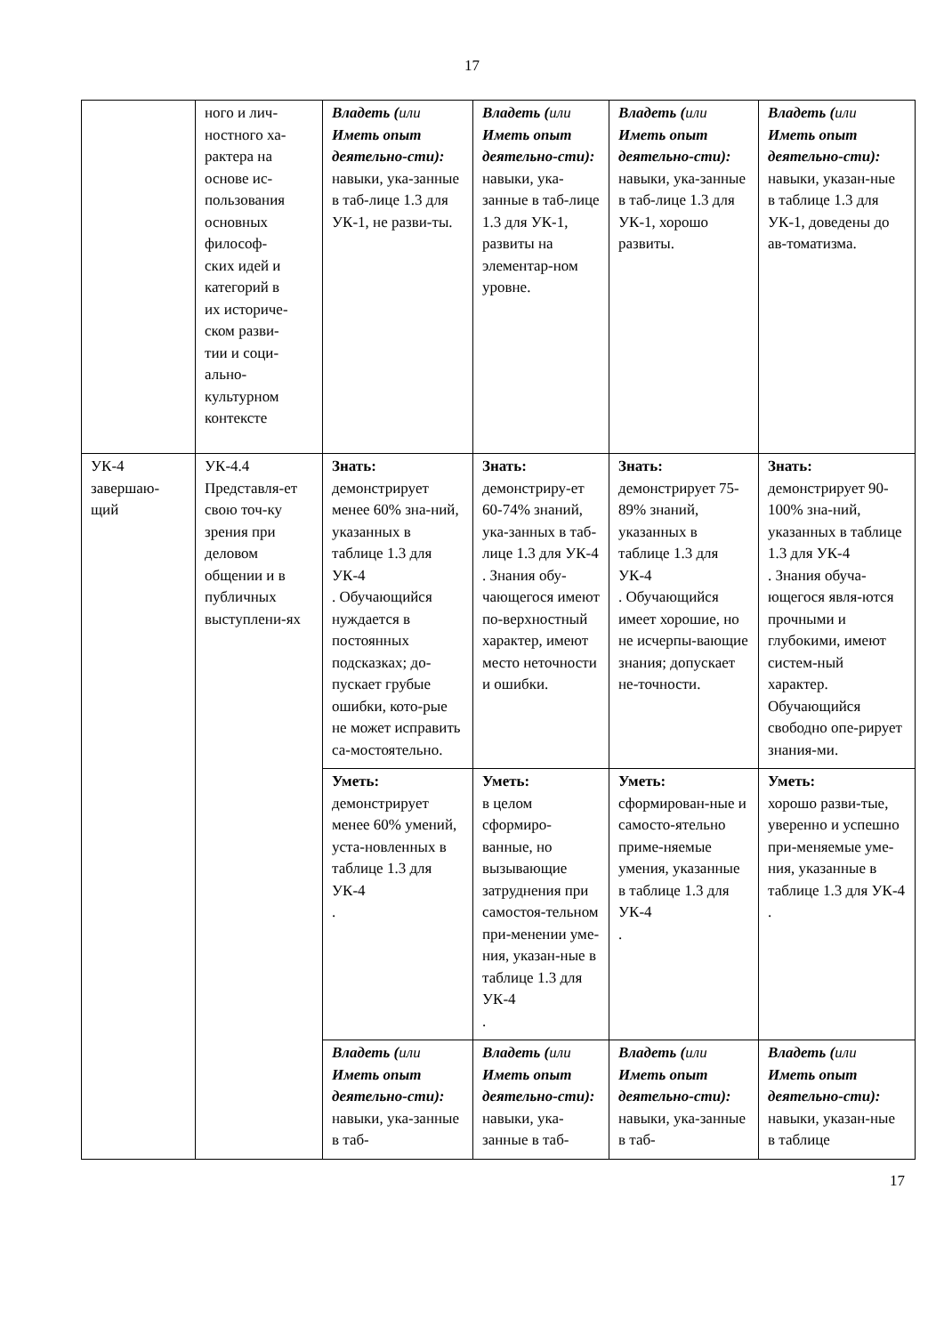17
| | ного и лич- ностного ха- рактера на основе ис- пользования основных философ- ских идей и категорий в их историче- ском разви- тии и соци- ально- культурном контексте | Владеть ( или Иметь опыт деятельно-сти): навыки, ука-занные в таб-лице 1.3 для УК-1, не разви-ты. | Владеть ( или Иметь опыт деятельно-сти): навыки, ука-занные в таб-лице 1.3 для УК-1, развиты на элементар-ном уровне. | Владеть ( или Иметь опыт деятельно-сти): навыки, ука-занные в таб-лице 1.3 для УК-1, хорошо развиты. | Владеть ( или Иметь опыт деятельно-сти): навыки, указан-ные в таблице 1.3 для УК-1, доведены до ав-томатизма. |
| УК-4 завершаю-щий | УК-4.4 Представля-ет свою точ-ку зрения при деловом общении и в публичных выступлени-ях | Знать: демонстрирует менее 60% зна-ний, указанных в таблице 1.3 для УК-4 . Обучающийся нуждается в постоянных подсказках; до-пускает грубые ошибки, кото-рые не может исправить са-мостоятельно. | Знать: демонстриру-ет 60-74% знаний, ука-занных в таб-лице 1.3 для УК-4 . Знания обу-чающегося имеют по-верхностный характер, имеют место неточности и ошибки. | Знать: демонстрирует 75-89% знаний, указанных в таблице 1.3 для УК-4 . Обучающийся имеет хорошие, но не исчерпы-вающие знания; допускает не-точности. | Знать: демонстрирует 90-100% зна-ний, указанных в таблице 1.3 для УК-4 . Знания обуча-ющегося явля-ются прочными и глубокими, имеют систем-ный характер. Обучающийся свободно опе-рирует знания-ми. |
| | | Уметь: демонстрирует менее 60% умений, уста-новленных в таблице 1.3 для УК-4 . | Уметь: в целом сформиро-ванные, но вызывающие затруднения при самостоя-тельном при-менении уме-ния, указан-ные в таблице 1.3 для УК-4 . | Уметь: сформирован-ные и самосто-ятельно приме-няемые умения, указанные в таблице 1.3 для УК-4 . | Уметь: хорошо разви-тые, уверенно и успешно при-меняемые уме-ния, указанные в таблице 1.3 для УК-4 . |
| | | Владеть ( или Иметь опыт деятельно-сти): навыки, ука-занные в таб- | Владеть ( или Иметь опыт деятельно-сти): навыки, ука-занные в таб- | Владеть ( или Иметь опыт деятельно-сти): навыки, ука-занные в таб- | Владеть ( или Иметь опыт деятельно-сти): навыки, указан-ные в таблице |
17